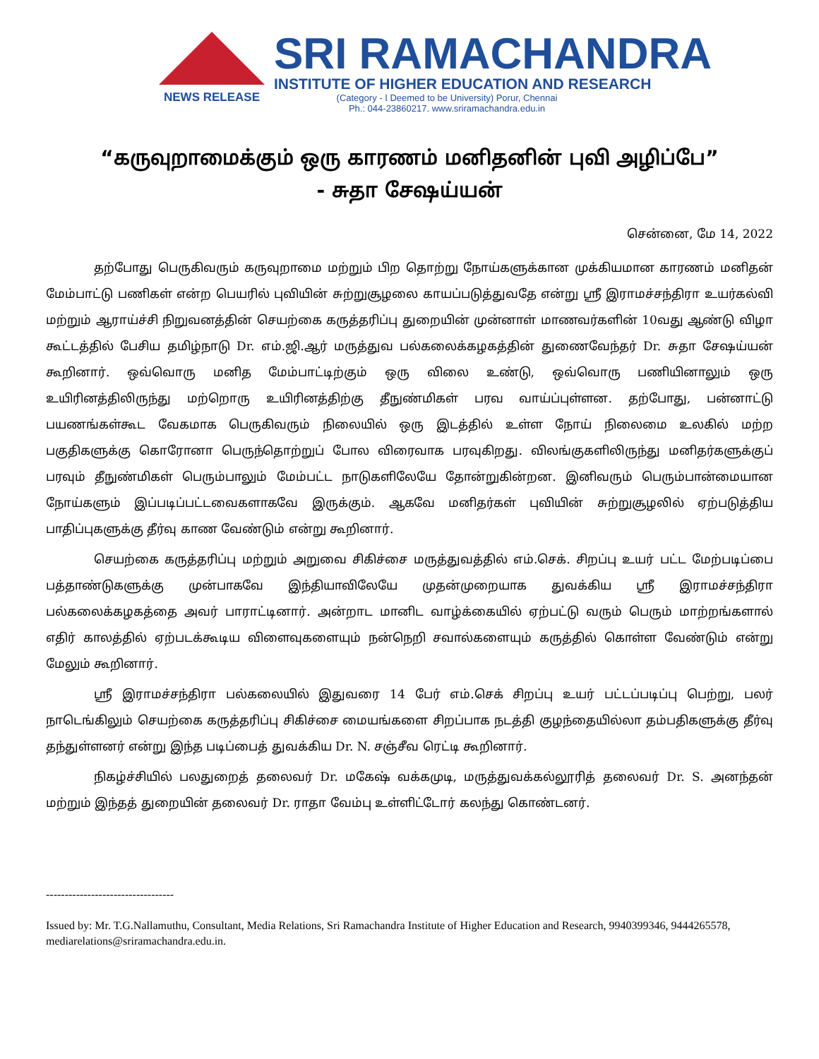NEWS RELEASE
SRI RAMACHANDRA
INSTITUTE OF HIGHER EDUCATION AND RESEARCH
(Category - I Deemed to be University) Porur, Chennai
Ph.: 044-23860217. www.sriramachandra.edu.in
“கருவுறாமைக்கும் ஒரு காரணம் மனிதனின் புவி அழிப்பே”
- சுதா சேஷய்யன்
சென்னை, மே 14, 2022
தற்போது பெருகிவரும் கருவுறாமை மற்றும் பிற தொற்று நோய்களுக்கான முக்கியமான காரணம் மனிதன் மேம்பாட்டு பணிகள் என்ற பெயரில் புவியின் சுற்றுசூழலை காயப்படுத்துவதே என்று ஸ்ரீ இராமச்சந்திரா உயர்கல்வி மற்றும் ஆராய்ச்சி நிறுவனத்தின் செயற்கை கருத்தரிப்பு துறையின் முன்னாள் மாணவர்களின் 10வது ஆண்டு விழா கூட்டத்தில் பேசிய தமிழ்நாடு Dr. எம்.ஜி.ஆர் மருத்துவ பல்கலைக்கழகத்தின் துணைவேந்தர் Dr. சுதா சேஷய்யன் கூறினார். ஒவ்வொரு மனித மேம்பாட்டிற்கும் ஒரு விலை உண்டு, ஒவ்வொரு பணியினாலும் ஒரு உயிரினத்திலிருந்து மற்றொரு உயிரினத்திற்கு தீநுண்மிகள் பரவ வாய்ப்புள்ளன. தற்போது, பன்னாட்டு பயணங்கள்கூட வேகமாக பெருகிவரும் நிலையில் ஒரு இடத்தில் உள்ள நோய் நிலைமை உலகில் மற்ற பகுதிகளுக்கு கொரோனா பெருந்தொற்றுப் போல விரைவாக பரவுகிறது. விலங்குகளிலிருந்து மனிதர்களுக்குப் பரவும் தீநுண்மிகள் பெரும்பாலும் மேம்பட்ட நாடுகளிலேயே தோன்றுகின்றன. இனிவரும் பெரும்பான்மையான நோய்களும் இப்படிப்பட்டவைகளாகவே இருக்கும். ஆகவே மனிதர்கள் புவியின் சுற்றுசூழலில் ஏற்படுத்திய பாதிப்புகளுக்கு தீர்வு காண வேண்டும் என்று கூறினார்.
செயற்கை கருத்தரிப்பு மற்றும் அறுவை சிகிச்சை மருத்துவத்தில் எம்.செக். சிறப்பு உயர் பட்ட மேற்படிப்பை பத்தாண்டுகளுக்கு முன்பாகவே இந்தியாவிலேயே முதன்முறையாக துவக்கிய ஸ்ரீ இராமச்சந்திரா பல்கலைக்கழகத்தை அவர் பாராட்டினார். அன்றாட மானிட வாழ்க்கையில் ஏற்பட்டு வரும் பெரும் மாற்றங்களால் எதிர் காலத்தில் ஏற்படக்கூடிய விளைவுகளையும் நன்நெறி சவால்களையும் கருத்தில் கொள்ள வேண்டும் என்று மேலும் கூறினார்.
ஸ்ரீ இராமச்சந்திரா பல்கலையில் இதுவரை 14 பேர் எம்.செக் சிறப்பு உயர் பட்டப்படிப்பு பெற்று, பலர் நாடெங்கிலும் செயற்கை கருத்தரிப்பு சிகிச்சை மையங்களை சிறப்பாக நடத்தி குழந்தையில்லா தம்பதிகளுக்கு தீர்வு தந்துள்ளனர் என்று இந்த படிப்பைத் துவக்கிய Dr. N. சஞ்சீவ ரெட்டி கூறினார்.
நிகழ்ச்சியில் பலதுறைத் தலைவர் Dr. மகேஷ் வக்கமுடி, மருத்துவக்கல்லூரித் தலைவர் Dr. S. அனந்தன் மற்றும் இந்தத் துறையின் தலைவர் Dr. ராதா வேம்பு உள்ளிட்டோர் கலந்து கொண்டனர்.
----------------------------------
Issued by: Mr. T.G.Nallamuthu, Consultant, Media Relations, Sri Ramachandra Institute of Higher Education and Research, 9940399346, 9444265578, mediarelations@sriramachandra.edu.in.